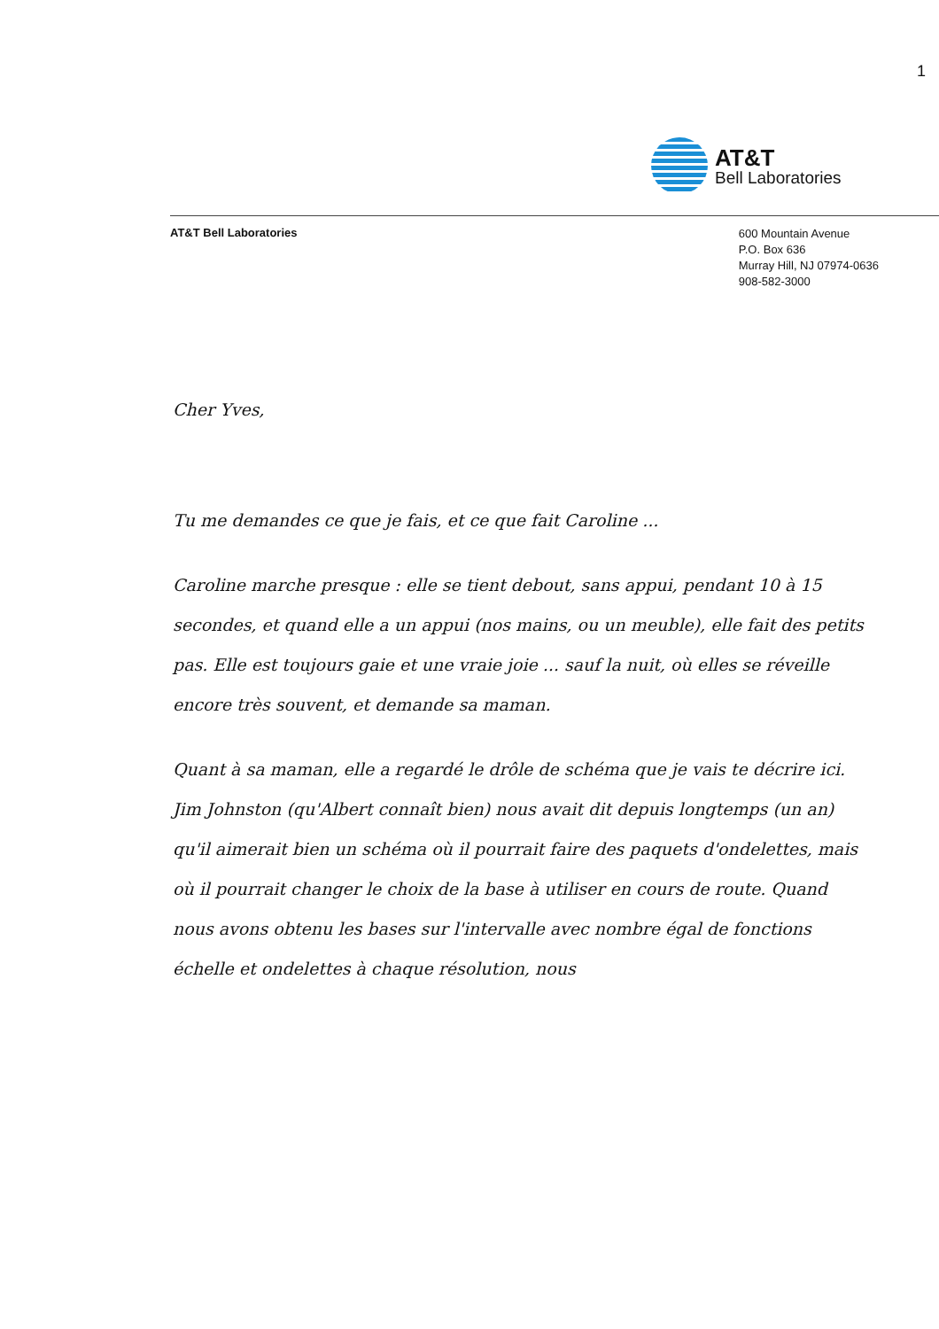1
AT&T
Bell Laboratories
AT&T Bell Laboratories
600 Mountain Avenue
P.O. Box 636
Murray Hill, NJ 07974-0636
908-582-3000
Cher Yves,
Tu me demandes ce que je fais, et ce que fait Caroline ...
Caroline marche presque : elle se tient debout, sans appui, pendant 10 à 15 secondes, et quand elle a un appui (nos mains, ou un meuble), elle fait des petits pas. Elle est toujours gaie et une vraie joie ... sauf la nuit, où elles se réveille encore très souvent, et demande sa maman.
Quant à sa maman, elle a regardé le drôle de schéma que je vais te décrire ici.
Jim Johnston (qu'Albert connaît bien) nous avait dit depuis longtemps (un an) qu'il aimerait bien un schéma où il pourrait faire des paquets d'ondelettes, mais où il pourrait changer le choix de la base à utiliser en cours de route. Quand nous avons obtenu les bases sur l'intervalle avec nombre égal de fonctions échelle et ondelettes à chaque résolution, nous